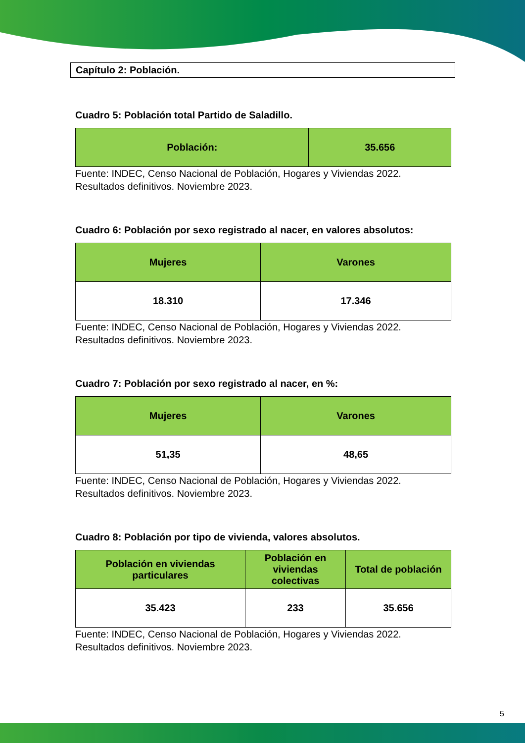Capítulo 2: Población.
Cuadro 5: Población total Partido de Saladillo.
| Población: | 35.656 |
Fuente: INDEC, Censo Nacional de Población, Hogares y Viviendas 2022.
Resultados definitivos. Noviembre 2023.
Cuadro 6: Población por sexo registrado al nacer, en valores absolutos:
| Mujeres | Varones |
| 18.310 | 17.346 |
Fuente: INDEC, Censo Nacional de Población, Hogares y Viviendas 2022.
Resultados definitivos. Noviembre 2023.
Cuadro 7: Población por sexo registrado al nacer, en %:
| Mujeres | Varones |
| 51,35 | 48,65 |
Fuente: INDEC, Censo Nacional de Población, Hogares y Viviendas 2022.
Resultados definitivos. Noviembre 2023.
Cuadro 8: Población por tipo de vivienda, valores absolutos.
| Población en viviendas particulares | Población en viviendas colectivas | Total de población |
| 35.423 | 233 | 35.656 |
Fuente: INDEC, Censo Nacional de Población, Hogares y Viviendas 2022.
Resultados definitivos. Noviembre 2023.
5